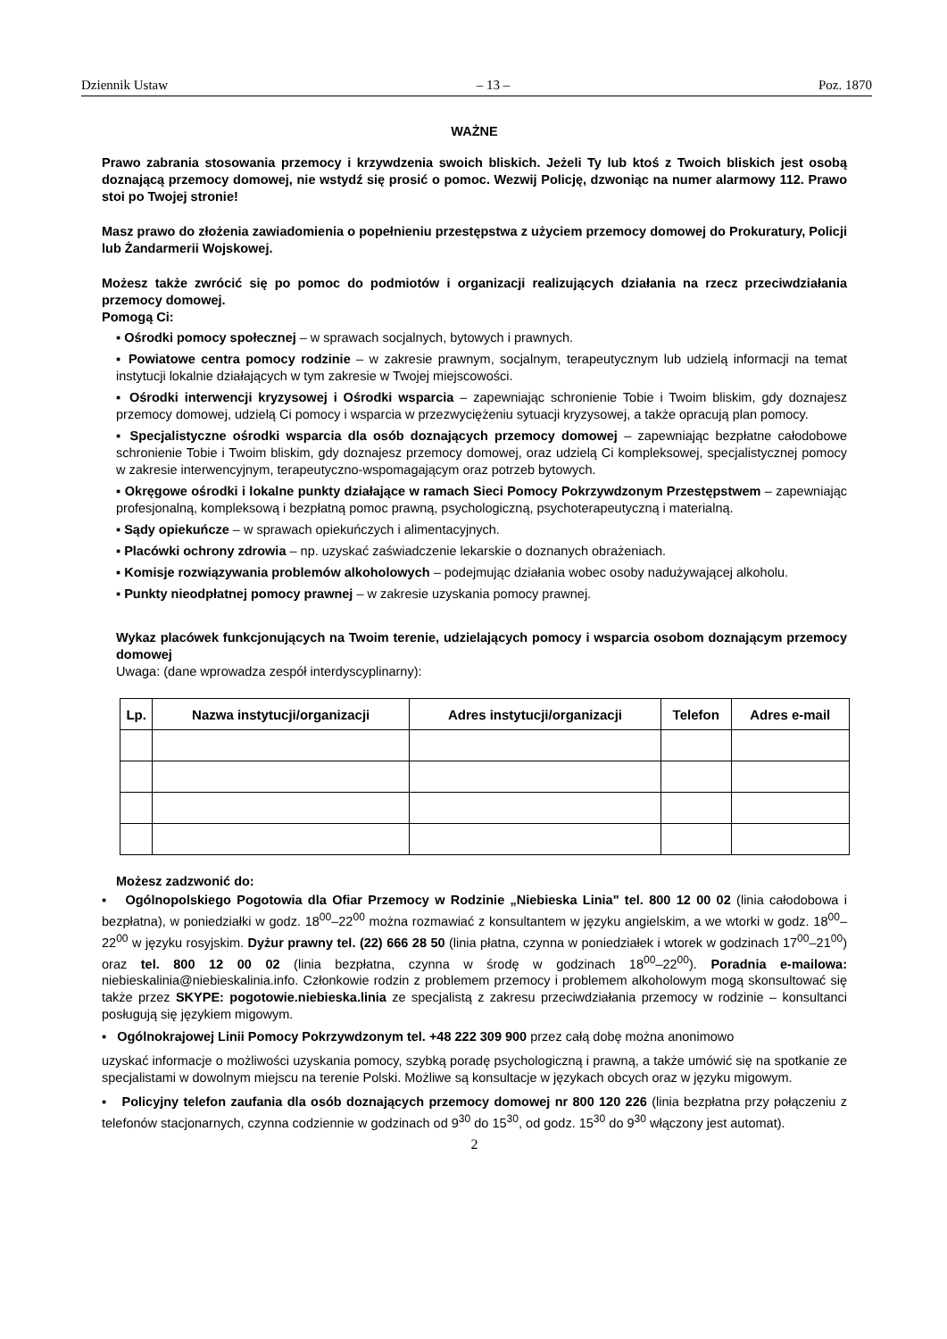Dziennik Ustaw – 13 – Poz. 1870
WAŻNE
Prawo zabrania stosowania przemocy i krzywdzenia swoich bliskich. Jeżeli Ty lub ktoś z Twoich bliskich jest osobą doznającą przemocy domowej, nie wstydź się prosić o pomoc. Wezwij Policję, dzwoniąc na numer alarmowy 112. Prawo stoi po Twojej stronie!
Masz prawo do złożenia zawiadomienia o popełnieniu przestępstwa z użyciem przemocy domowej do Prokuratury, Policji lub Żandarmerii Wojskowej.
Możesz także zwrócić się po pomoc do podmiotów i organizacji realizujących działania na rzecz przeciwdziałania przemocy domowej.
Pomogą Ci:
▪ Ośrodki pomocy społecznej – w sprawach socjalnych, bytowych i prawnych.
▪ Powiatowe centra pomocy rodzinie – w zakresie prawnym, socjalnym, terapeutycznym lub udzielą informacji na temat instytucji lokalnie działających w tym zakresie w Twojej miejscowości.
▪ Ośrodki interwencji kryzysowej i Ośrodki wsparcia – zapewniając schronienie Tobie i Twoim bliskim, gdy doznajesz przemocy domowej, udzielą Ci pomocy i wsparcia w przezwyciężeniu sytuacji kryzysowej, a także opracują plan pomocy.
▪ Specjalistyczne ośrodki wsparcia dla osób doznających przemocy domowej – zapewniając bezpłatne całodobowe schronienie Tobie i Twoim bliskim, gdy doznajesz przemocy domowej, oraz udzielą Ci kompleksowej, specjalistycznej pomocy w zakresie interwencyjnym, terapeutyczno-wspomagającym oraz potrzeb bytowych.
▪ Okręgowe ośrodki i lokalne punkty działające w ramach Sieci Pomocy Pokrzywdzonym Przestępstwem – zapewniając profesjonalną, kompleksową i bezpłatną pomoc prawną, psychologiczną, psychoterapeutyczną i materialną.
▪ Sądy opiekuńcze – w sprawach opiekuńczych i alimentacyjnych.
▪ Placówki ochrony zdrowia – np. uzyskać zaświadczenie lekarskie o doznanych obrażeniach.
▪ Komisje rozwiązywania problemów alkoholowych – podejmując działania wobec osoby nadużywającej alkoholu.
▪ Punkty nieodpłatnej pomocy prawnej – w zakresie uzyskania pomocy prawnej.
Wykaz placówek funkcjonujących na Twoim terenie, udzielających pomocy i wsparcia osobom doznającym przemocy domowej
Uwaga: (dane wprowadza zespół interdyscyplinarny):
| Lp. | Nazwa instytucji/organizacji | Adres instytucji/organizacji | Telefon | Adres e-mail |
| --- | --- | --- | --- | --- |
Możesz zadzwonić do:
▪ Ogólnopolskiego Pogotowia dla Ofiar Przemocy w Rodzinie „Niebieska Linia" tel. 800 12 00 02 (linia całodobowa i bezpłatna), w poniedziałki w godz. 18<sup>00</sup>–22<sup>00</sup> można rozmawiać z konsultantem w języku angielskim, a we wtorki w godz. 18<sup>00</sup>–22<sup>00</sup> w języku rosyjskim. Dyżur prawny tel. (22) 666 28 50 (linia płatna, czynna w poniedziałek i wtorek w godzinach 17<sup>00</sup>–21<sup>00</sup>) oraz tel. 800 12 00 02 (linia bezpłatna, czynna w środę w godzinach 18<sup>00</sup>–22<sup>00</sup>). Poradnia e-mailowa: niebieskalinia@niebieskalinia.info. Członkowie rodzin z problemem przemocy i problemem alkoholowym mogą skonsultować się także przez SKYPE: pogotowie.niebieska.linia ze specjalistą z zakresu przeciwdziałania przemocy w rodzinie – konsultanci posługują się językiem migowym.
▪ Ogólnokrajowej Linii Pomocy Pokrzywdzonym tel. +48 222 309 900 przez całą dobę można anonimowo
uzyskać informacje o możliwości uzyskania pomocy, szybką poradę psychologiczną i prawną, a także umówić się na spotkanie ze specjalistami w dowolnym miejscu na terenie Polski. Możliwe są konsultacje w językach obcych oraz w języku migowym.
▪ Policyjny telefon zaufania dla osób doznających przemocy domowej nr 800 120 226 (linia bezpłatna przy połączeniu z telefonów stacjonarnych, czynna codziennie w godzinach od 9<sup>30</sup> do 15<sup>30</sup>, od godz. 15<sup>30</sup> do 9<sup>30</sup> włączony jest automat).
2